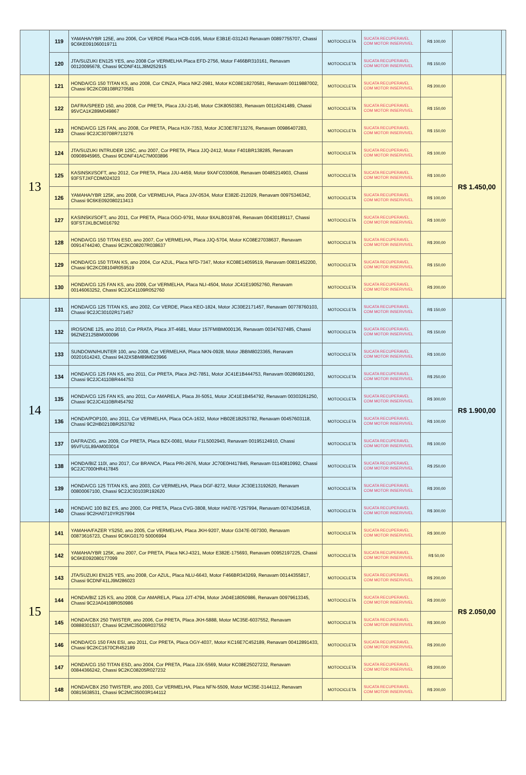| | 119 | YAMAHA/YBR 125E, ano 2006, Cor VERDE Placa HCB-0195, Motor E3B1E-031243 Renavam 00897755707, Chassi 9C6KE091060019711 | MOTOCICLETA | SUCATA RECUPERAVEL COM MOTOR INSERVIVEL | R$ 100,00 | | |
| | 120 | JTA/SUZUKI EN125 YES, ano 2008 Cor VERMELHA Placa EFD-2756, Motor F466BR310161, Renavam 00120095678, Chassi 9CDNF41LJ8M252915 | MOTOCICLETA | SUCATA RECUPERAVEL COM MOTOR INSERVIVEL | R$ 150,00 | | |
| 13 | 121 | HONDA/CG 150 TITAN KS, ano 2008, Cor CINZA, Placa NKZ-2981, Motor KC08E18270581, Renavam 00119887002, Chassi 9C2KC08108R270581 | MOTOCICLETA | SUCATA RECUPERAVEL COM MOTOR INSERVIVEL | R$ 200,00 | R$ 1.450,00 | |
| | 122 | DAFRA/SPEED 150, ano 2008, Cor PRETA, Placa JJU-2146, Motor C3K8050383, Renavam 00116241489, Chassi 95VCA1K289M049867 | MOTOCICLETA | SUCATA RECUPERAVEL COM MOTOR INSERVIVEL | R$ 150,00 | | |
| | 123 | HONDA/CG 125 FAN, ano 2008, Cor PRETA, Placa HJX-7353, Motor JC30E78713276, Renavam 00986407283, Chassi 9C2JC30708R713276 | MOTOCICLETA | SUCATA RECUPERAVEL COM MOTOR INSERVIVEL | R$ 150,00 | | |
| | 124 | JTA/SUZUKI INTRUDER 125C, ano 2007, Cor PRETA, Placa JJQ-2412, Motor F401BR138285, Renavam 00908945965, Chassi 9CDNF41AC7M003896 | MOTOCICLETA | SUCATA RECUPERAVEL COM MOTOR INSERVIVEL | R$ 100,00 | | |
| | 125 | KASINSKI/SOFT, ano 2012, Cor PRETA, Placa JJU-4459, Motor 9XAFC030608, Renavam 00485214903, Chassi 93FSTJXFCDM024323 | MOTOCICLETA | SUCATA RECUPERAVEL COM MOTOR INSERVIVEL | R$ 100,00 | | |
| | 126 | YAMAHA/YBR 125K, ano 2008, Cor VERMELHA, Placa JJV-0534, Motor E382E-212029, Renavam 00975346342, Chassi 9C6KE092080213413 | MOTOCICLETA | SUCATA RECUPERAVEL COM MOTOR INSERVIVEL | R$ 100,00 | | |
| | 127 | KASINSKI/SOFT, ano 2011, Cor PRETA, Placa OGO-9791, Motor 9XALB019746, Renavam 00430189117, Chassi 93FSTJXLBCM016792 | MOTOCICLETA | SUCATA RECUPERAVEL COM MOTOR INSERVIVEL | R$ 100,00 | | |
| | 128 | HONDA/CG 150 TITAN ESD, ano 2007, Cor VERMELHA, Placa JJQ-5704, Motor KC08E27038637, Renavam 00914744240, Chassi 9C2KC08207R038637 | MOTOCICLETA | SUCATA RECUPERAVEL COM MOTOR INSERVIVEL | R$ 200,00 | | |
| | 129 | HONDA/CG 150 TITAN KS, ano 2004, Cor AZUL, Placa NFD-7347, Motor KC08E14059519, Renavam 00831452200, Chassi 9C2KC08104R059519 | MOTOCICLETA | SUCATA RECUPERAVEL COM MOTOR INSERVIVEL | R$ 150,00 | | |
| | 130 | HONDA/CG 125 FAN KS, ano 2009, Cor VERMELHA, Placa NLI-4504, Motor JC41E19052760, Renavam 00146063252, Chassi 9C2JC41109R052760 | MOTOCICLETA | SUCATA RECUPERAVEL COM MOTOR INSERVIVEL | R$ 200,00 | | |
| 14 | 131 | HONDA/CG 125 TITAN KS, ano 2002, Cor VERDE, Placa KEO-1824, Motor JC30E2171457, Renavam 00778760103, Chassi 9C2JC30102R171457 | MOTOCICLETA | SUCATA RECUPERAVEL COM MOTOR INSERVIVEL | R$ 150,00 | R$ 1.900,00 | |
| | 132 | IROS/ONE 125, ano 2010, Cor PRATA, Placa JIT-4681, Motor 157FMIBM000136, Renavam 00347637485, Chassi 96ZNE2125BM000096 | MOTOCICLETA | SUCATA RECUPERAVEL COM MOTOR INSERVIVEL | R$ 150,00 | | |
| | 133 | SUNDOWN/HUNTER 100, ano 2008, Cor VERMELHA, Placa NKN-0928, Motor JBBM8023365, Renavam 00201614243, Chassi 94J2XSBM89M023966 | MOTOCICLETA | SUCATA RECUPERAVEL COM MOTOR INSERVIVEL | R$ 100,00 | | |
| | 134 | HONDA/CG 125 FAN KS, ano 2011, Cor PRETA, Placa JHZ-7851, Motor JC41E1B444753, Renavam 00286901293, Chassi 9C2JC4110BR444753 | MOTOCICLETA | SUCATA RECUPERAVEL COM MOTOR INSERVIVEL | R$ 250,00 | | |
| | 135 | HONDA/CG 125 FAN KS, ano 2011, Cor AMARELA, Placa JII-5051, Motor JC41E1B454792, Renavam 00303261250, Chassi 9C2JC4110BR454792 | MOTOCICLETA | SUCATA RECUPERAVEL COM MOTOR INSERVIVEL | R$ 300,00 | | |
| | 136 | HONDA/POP100, ano 2011, Cor VERMELHA, Placa OCA-1632, Motor HB02E1B253782, Renavam 00457603118, Chassi 9C2HB0210BR253782 | MOTOCICLETA | SUCATA RECUPERAVEL COM MOTOR INSERVIVEL | R$ 100,00 | | |
| | 137 | DAFRA/ZIG, ano 2009, Cor PRETA, Placa BZX-0081, Motor F1L5002943, Renavam 00195124910, Chassi 95VFU1L89AM003014 | MOTOCICLETA | SUCATA RECUPERAVEL COM MOTOR INSERVIVEL | R$ 100,00 | | |
| | 138 | HONDA/BIZ 110I, ano 2017, Cor BRANCA, Placa PRI-2676, Motor JC70E0H417845, Renavam 01140810992, Chassi 9C2JC7000HR417845 | MOTOCICLETA | SUCATA RECUPERAVEL COM MOTOR INSERVIVEL | R$ 250,00 | | |
| | 139 | HONDA/CG 125 TITAN KS, ano 2003, Cor VERMELHA, Placa DGF-8272, Motor JC30E13192620, Renavam 00800067100, Chassi 9C2JC30103R192620 | MOTOCICLETA | SUCATA RECUPERAVEL COM MOTOR INSERVIVEL | R$ 200,00 | | |
| | 140 | HONDA/C 100 BIZ ES, ano 2000, Cor PRETA, Placa CVG-3808, Motor HA07E-Y257994, Renavam 00743264518, Chassi 9C2HA0710YR257994 | MOTOCICLETA | SUCATA RECUPERAVEL COM MOTOR INSERVIVEL | R$ 300,00 | | |
| 15 | 141 | YAMAHA/FAZER YS250, ano 2005, Cor VERMELHA, Placa JKH-9207, Motor G347E-007300, Renavam 00873616723, Chassi 9C6KG0170 50006994 | MOTOCICLETA | SUCATA RECUPERAVEL COM MOTOR INSERVIVEL | R$ 300,00 | R$ 2.050,00 | |
| | 142 | YAMAHA/YBR 125K, ano 2007, Cor PRETA, Placa NKJ-4321, Motor E382E-175693, Renavam 00952197225, Chassi 9C6KE092080177099 | MOTOCICLETA | SUCATA RECUPERAVEL COM MOTOR INSERVIVEL | R$ 50,00 | | |
| | 143 | JTA/SUZUKI EN125 YES, ano 2008, Cor AZUL, Placa NLU-6643, Motor F466BR343269, Renavam 00144355817, Chassi 9CDNF41LJ9M286023 | MOTOCICLETA | SUCATA RECUPERAVEL COM MOTOR INSERVIVEL | R$ 200,00 | | |
| | 144 | HONDA/BIZ 125 KS, ano 2008, Cor AMARELA, Placa JJT-4794, Motor JA04E18050986, Renavam 00979613345, Chassi 9C2JA04108R050986 | MOTOCICLETA | SUCATA RECUPERAVEL COM MOTOR INSERVIVEL | R$ 200,00 | | |
| | 145 | HONDA/CBX 250 TWISTER, ano 2006, Cor PRETA, Placa JKH-5888, Motor MC35E-6037552, Renavam 00888301537, Chassi 9C2MC35006R037552 | MOTOCICLETA | SUCATA RECUPERAVEL COM MOTOR INSERVIVEL | R$ 300,00 | | |
| | 146 | HONDA/CG 150 FAN ESI, ano 2011, Cor PRETA, Placa OGY-4037, Motor KC16E7C452189, Renavam 00412891433, Chassi 9C2KC1670CR452189 | MOTOCICLETA | SUCATA RECUPERAVEL COM MOTOR INSERVIVEL | R$ 200,00 | | |
| | 147 | HONDA/CG 150 TITAN ESD, ano 2004, Cor PRETA, Placa JJX-5569, Motor KC08E25027232, Renavam 00844366242, Chassi 9C2KC08205R027232 | MOTOCICLETA | SUCATA RECUPERAVEL COM MOTOR INSERVIVEL | R$ 200,00 | | |
| | 148 | HONDA/CBX 250 TWISTER, ano 2003, Cor VERMELHA, Placa NFN-5509, Motor MC35E-3144112, Renavam 00815638531, Chassi 9C2MC35003R144112 | MOTOCICLETA | SUCATA RECUPERAVEL COM MOTOR INSERVIVEL | R$ 200,00 | | |